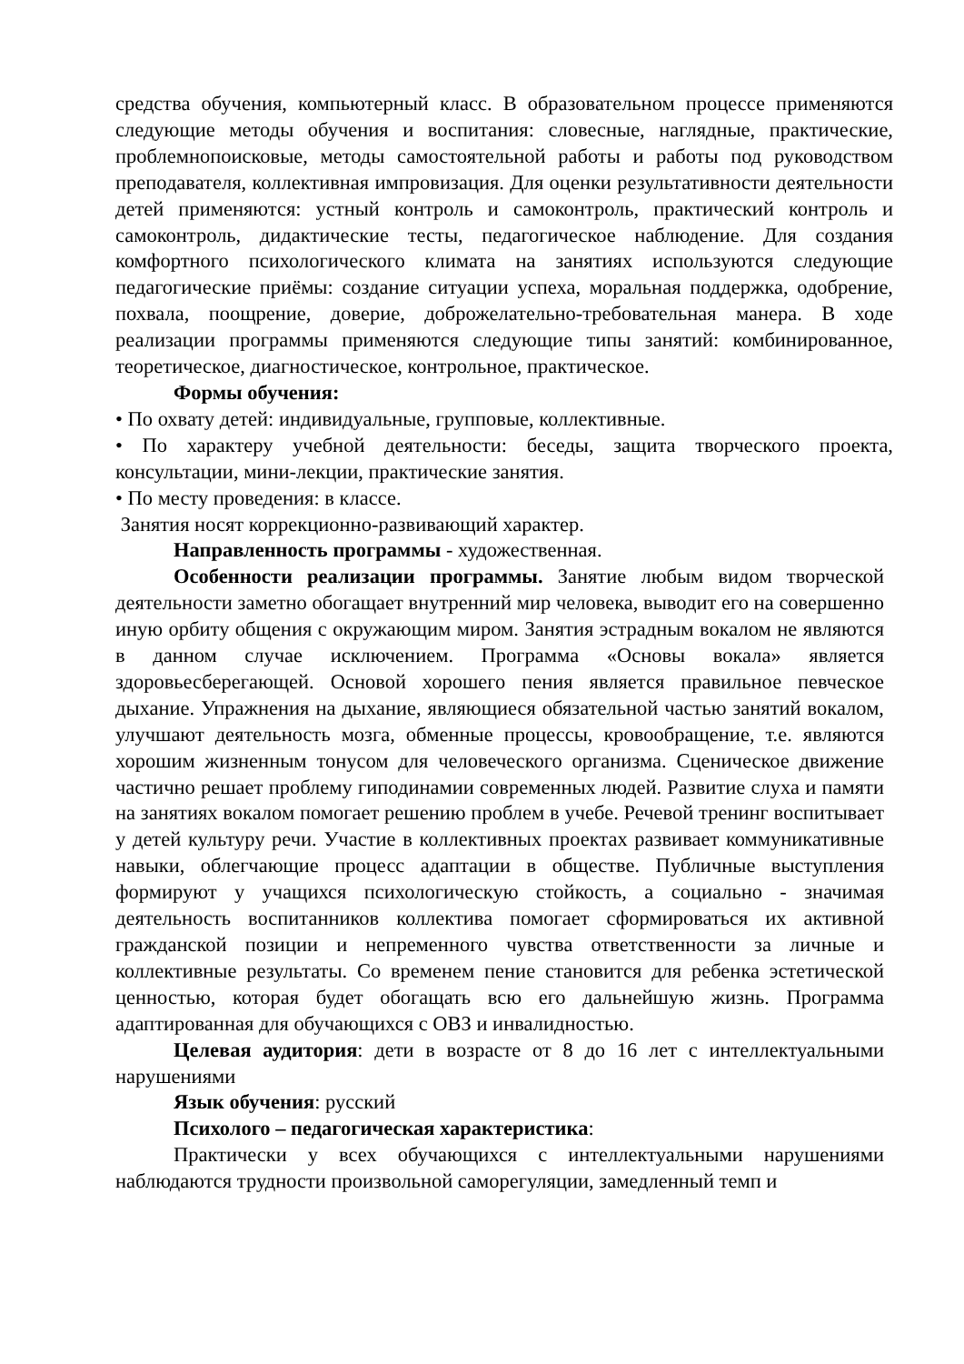средства обучения, компьютерный класс. В образовательном процессе применяются следующие методы обучения и воспитания: словесные, наглядные, практические, проблемнопоисковые, методы самостоятельной работы и работы под руководством преподавателя, коллективная импровизация. Для оценки результативности деятельности детей применяются: устный контроль и самоконтроль, практический контроль и самоконтроль, дидактические тесты, педагогическое наблюдение. Для создания комфортного психологического климата на занятиях используются следующие педагогические приёмы: создание ситуации успеха, моральная поддержка, одобрение, похвала, поощрение, доверие, доброжелательно-требовательная манера. В ходе реализации программы применяются следующие типы занятий: комбинированное, теоретическое, диагностическое, контрольное, практическое.
Формы обучения:
• По охвату детей: индивидуальные, групповые, коллективные.
• По характеру учебной деятельности: беседы, защита творческого проекта, консультации, мини-лекции, практические занятия.
• По месту проведения: в классе.
Занятия носят коррекционно-развивающий характер.
Направленность программы - художественная.
Особенности реализации программы. Занятие любым видом творческой деятельности заметно обогащает внутренний мир человека, выводит его на совершенно иную орбиту общения с окружающим миром. Занятия эстрадным вокалом не являются в данном случае исключением. Программа «Основы вокала» является здоровьесберегающей. Основой хорошего пения является правильное певческое дыхание. Упражнения на дыхание, являющиеся обязательной частью занятий вокалом, улучшают деятельность мозга, обменные процессы, кровообращение, т.е. являются хорошим жизненным тонусом для человеческого организма. Сценическое движение частично решает проблему гиподинамии современных людей. Развитие слуха и памяти на занятиях вокалом помогает решению проблем в учебе. Речевой тренинг воспитывает у детей культуру речи. Участие в коллективных проектах развивает коммуникативные навыки, облегчающие процесс адаптации в обществе. Публичные выступления формируют у учащихся психологическую стойкость, а социально - значимая деятельность воспитанников коллектива помогает сформироваться их активной гражданской позиции и непременного чувства ответственности за личные и коллективные результаты. Со временем пение становится для ребенка эстетической ценностью, которая будет обогащать всю его дальнейшую жизнь. Программа адаптированная для обучающихся с ОВЗ и инвалидностью.
Целевая аудитория: дети в возрасте от 8 до 16 лет с интеллектуальными нарушениями
Язык обучения: русский
Психолого – педагогическая характеристика:
Практически у всех обучающихся с интеллектуальными нарушениями наблюдаются трудности произвольной саморегуляции, замедленный темп и